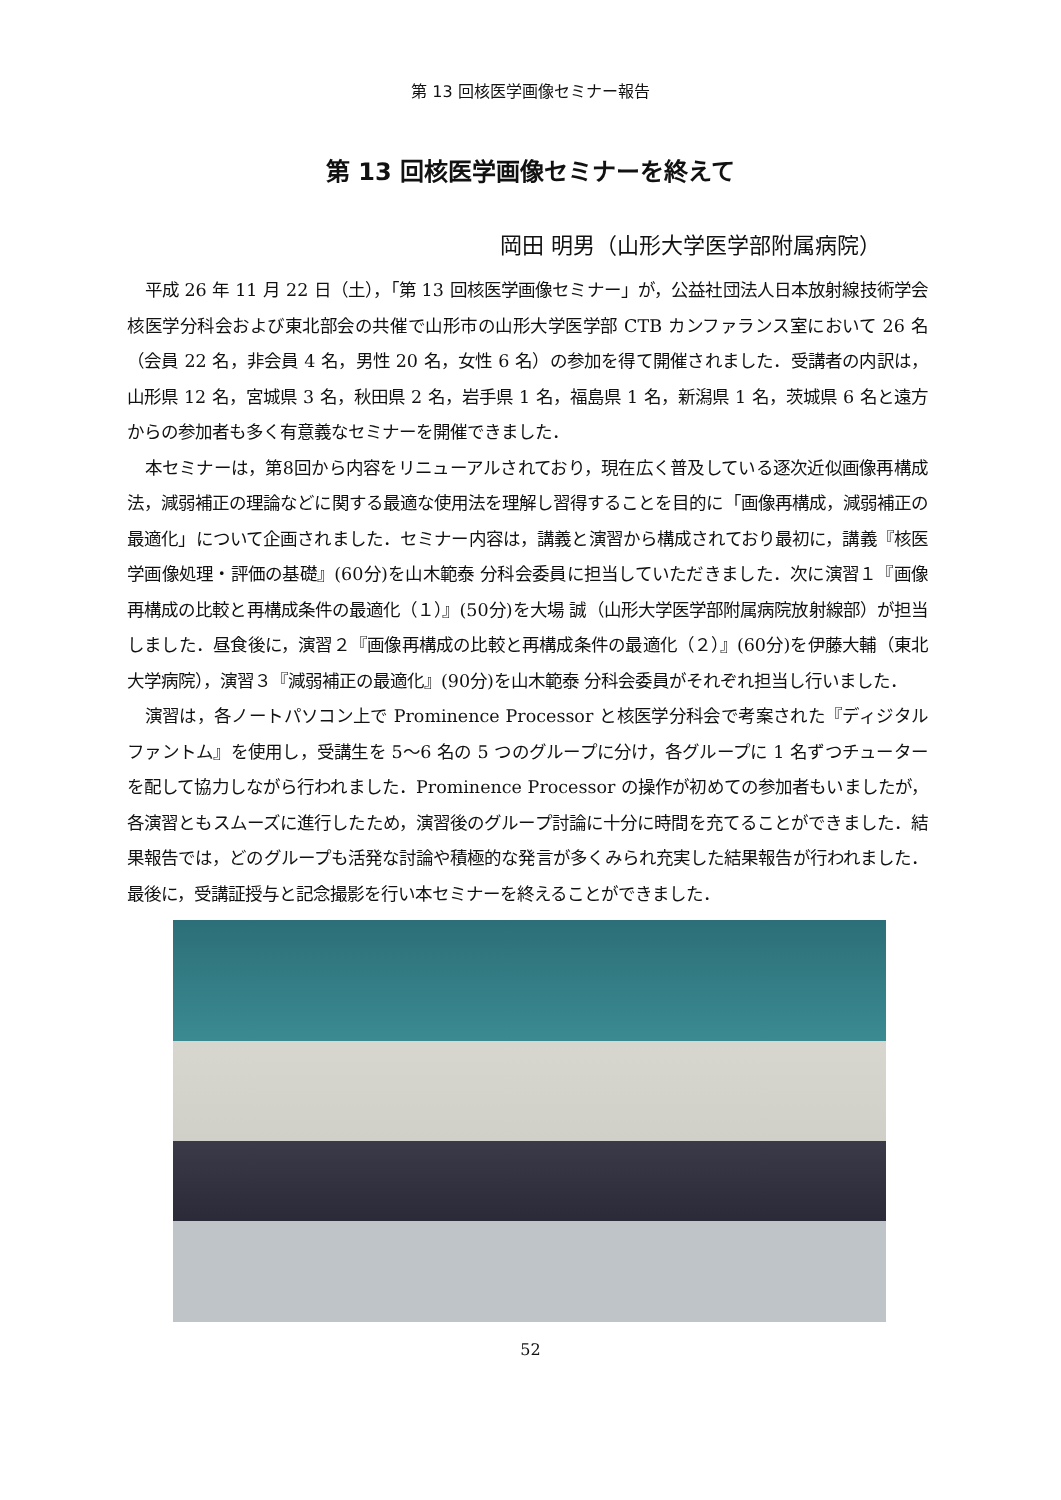第 13 回核医学画像セミナー報告
第 13 回核医学画像セミナーを終えて
岡田 明男（山形大学医学部附属病院）
平成 26 年 11 月 22 日（土），「第 13 回核医学画像セミナー」が，公益社団法人日本放射線技術学会 核医学分科会および東北部会の共催で山形市の山形大学医学部 CTB カンファランス室において 26 名（会員 22 名，非会員 4 名，男性 20 名，女性 6 名）の参加を得て開催されました．受講者の内訳は，山形県 12 名，宮城県 3 名，秋田県 2 名，岩手県 1 名，福島県 1 名，新潟県 1 名，茨城県 6 名と遠方からの参加者も多く有意義なセミナーを開催できました．
本セミナーは，第8回から内容をリニューアルされており，現在広く普及している逐次近似画像再構成法，減弱補正の理論などに関する最適な使用法を理解し習得することを目的に「画像再構成，減弱補正の最適化」について企画されました．セミナー内容は，講義と演習から構成されており最初に，講義『核医学画像処理・評価の基礎』(60分)を山木範泰 分科会委員に担当していただきました．次に演習１『画像再構成の比較と再構成条件の最適化（１）』(50分)を大場 誠（山形大学医学部附属病院放射線部）が担当しました．昼食後に，演習２『画像再構成の比較と再構成条件の最適化（２）』(60分)を伊藤大輔（東北大学病院），演習３『減弱補正の最適化』(90分)を山木範泰 分科会委員がそれぞれ担当し行いました．
演習は，各ノートパソコン上で Prominence Processor と核医学分科会で考案された『ディジタルファントム』を使用し，受講生を 5〜6 名の 5 つのグループに分け，各グループに 1 名ずつチューターを配して協力しながら行われました．Prominence Processor の操作が初めての参加者もいましたが，各演習ともスムーズに進行したため，演習後のグループ討論に十分に時間を充てることができました．結果報告では，どのグループも活発な討論や積極的な発言が多くみられ充実した結果報告が行われました．最後に，受講証授与と記念撮影を行い本セミナーを終えることができました．
52